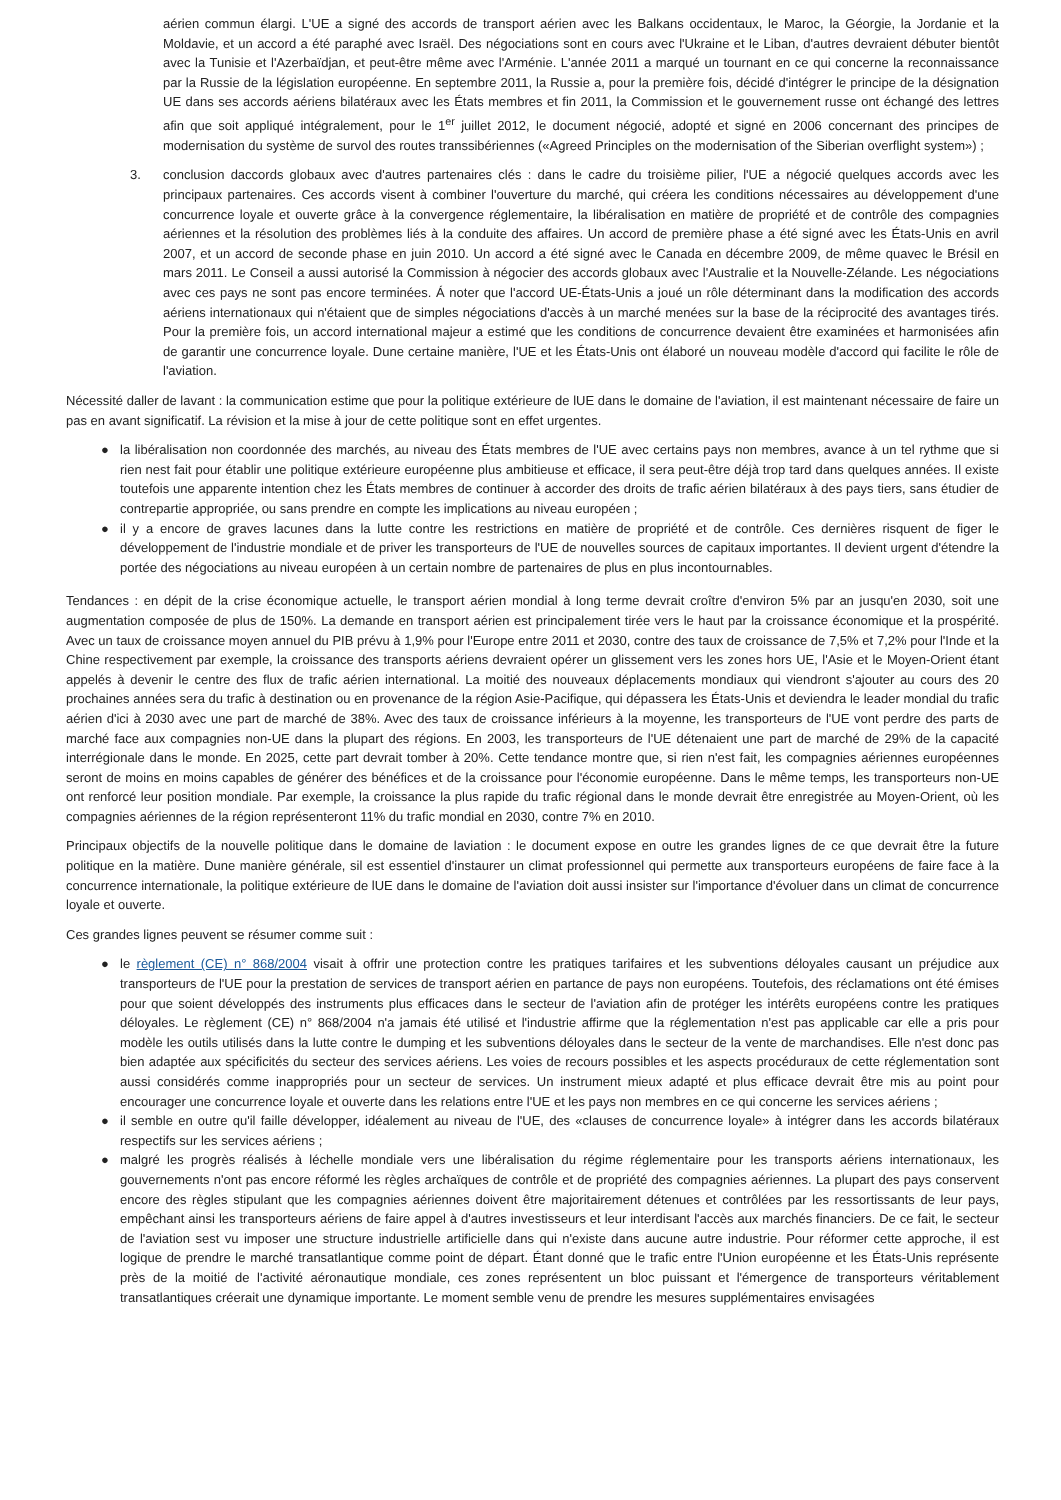aérien commun élargi. L'UE a signé des accords de transport aérien avec les Balkans occidentaux, le Maroc, la Géorgie, la Jordanie et la Moldavie, et un accord a été paraphé avec Israël. Des négociations sont en cours avec l'Ukraine et le Liban, d'autres devraient débuter bientôt avec la Tunisie et l'Azerbaïdjan, et peut-être même avec l'Arménie. L'année 2011 a marqué un tournant en ce qui concerne la reconnaissance par la Russie de la législation européenne. En septembre 2011, la Russie a, pour la première fois, décidé d'intégrer le principe de la désignation UE dans ses accords aériens bilatéraux avec les États membres et fin 2011, la Commission et le gouvernement russe ont échangé des lettres afin que soit appliqué intégralement, pour le 1<sup>er</sup> juillet 2012, le document négocié, adopté et signé en 2006 concernant des principes de modernisation du système de survol des routes transsibériennes («Agreed Principles on the modernisation of the Siberian overflight system») ;
3. conclusion daccords globaux avec d'autres partenaires clés : dans le cadre du troisième pilier, l'UE a négocié quelques accords avec les principaux partenaires. Ces accords visent à combiner l'ouverture du marché, qui créera les conditions nécessaires au développement d'une concurrence loyale et ouverte grâce à la convergence réglementaire, la libéralisation en matière de propriété et de contrôle des compagnies aériennes et la résolution des problèmes liés à la conduite des affaires. Un accord de première phase a été signé avec les États-Unis en avril 2007, et un accord de seconde phase en juin 2010. Un accord a été signé avec le Canada en décembre 2009, de même quavec le Brésil en mars 2011. Le Conseil a aussi autorisé la Commission à négocier des accords globaux avec l'Australie et la Nouvelle-Zélande. Les négociations avec ces pays ne sont pas encore terminées. Á noter que l'accord UE-États-Unis a joué un rôle déterminant dans la modification des accords aériens internationaux qui n'étaient que de simples négociations d'accès à un marché menées sur la base de la réciprocité des avantages tirés. Pour la première fois, un accord international majeur a estimé que les conditions de concurrence devaient être examinées et harmonisées afin de garantir une concurrence loyale. Dune certaine manière, l'UE et les États-Unis ont élaboré un nouveau modèle d'accord qui facilite le rôle de l'aviation.
Nécessité daller de lavant : la communication estime que pour la politique extérieure de lUE dans le domaine de l'aviation, il est maintenant nécessaire de faire un pas en avant significatif. La révision et la mise à jour de cette politique sont en effet urgentes.
● la libéralisation non coordonnée des marchés, au niveau des États membres de l'UE avec certains pays non membres, avance à un tel rythme que si rien nest fait pour établir une politique extérieure européenne plus ambitieuse et efficace, il sera peut-être déjà trop tard dans quelques années. Il existe toutefois une apparente intention chez les États membres de continuer à accorder des droits de trafic aérien bilatéraux à des pays tiers, sans étudier de contrepartie appropriée, ou sans prendre en compte les implications au niveau européen ;
● il y a encore de graves lacunes dans la lutte contre les restrictions en matière de propriété et de contrôle. Ces dernières risquent de figer le développement de l'industrie mondiale et de priver les transporteurs de l'UE de nouvelles sources de capitaux importantes. Il devient urgent d'étendre la portée des négociations au niveau européen à un certain nombre de partenaires de plus en plus incontournables.
Tendances : en dépit de la crise économique actuelle, le transport aérien mondial à long terme devrait croître d'environ 5% par an jusqu'en 2030, soit une augmentation composée de plus de 150%. La demande en transport aérien est principalement tirée vers le haut par la croissance économique et la prospérité. Avec un taux de croissance moyen annuel du PIB prévu à 1,9% pour l'Europe entre 2011 et 2030, contre des taux de croissance de 7,5% et 7,2% pour l'Inde et la Chine respectivement par exemple, la croissance des transports aériens devraient opérer un glissement vers les zones hors UE, l'Asie et le Moyen-Orient étant appelés à devenir le centre des flux de trafic aérien international. La moitié des nouveaux déplacements mondiaux qui viendront s'ajouter au cours des 20 prochaines années sera du trafic à destination ou en provenance de la région Asie-Pacifique, qui dépassera les États-Unis et deviendra le leader mondial du trafic aérien d'ici à 2030 avec une part de marché de 38%. Avec des taux de croissance inférieurs à la moyenne, les transporteurs de l'UE vont perdre des parts de marché face aux compagnies non-UE dans la plupart des régions. En 2003, les transporteurs de l'UE détenaient une part de marché de 29% de la capacité interrégionale dans le monde. En 2025, cette part devrait tomber à 20%. Cette tendance montre que, si rien n'est fait, les compagnies aériennes européennes seront de moins en moins capables de générer des bénéfices et de la croissance pour l'économie européenne. Dans le même temps, les transporteurs non-UE ont renforcé leur position mondiale. Par exemple, la croissance la plus rapide du trafic régional dans le monde devrait être enregistrée au Moyen-Orient, où les compagnies aériennes de la région représenteront 11% du trafic mondial en 2030, contre 7% en 2010.
Principaux objectifs de la nouvelle politique dans le domaine de laviation : le document expose en outre les grandes lignes de ce que devrait être la future politique en la matière. Dune manière générale, sil est essentiel d'instaurer un climat professionnel qui permette aux transporteurs européens de faire face à la concurrence internationale, la politique extérieure de lUE dans le domaine de l'aviation doit aussi insister sur l'importance d'évoluer dans un climat de concurrence loyale et ouverte.
Ces grandes lignes peuvent se résumer comme suit :
● le règlement (CE) n° 868/2004 visait à offrir une protection contre les pratiques tarifaires et les subventions déloyales causant un préjudice aux transporteurs de l'UE pour la prestation de services de transport aérien en partance de pays non européens. Toutefois, des réclamations ont été émises pour que soient développés des instruments plus efficaces dans le secteur de l'aviation afin de protéger les intérêts européens contre les pratiques déloyales. Le règlement (CE) n° 868/2004 n'a jamais été utilisé et l'industrie affirme que la réglementation n'est pas applicable car elle a pris pour modèle les outils utilisés dans la lutte contre le dumping et les subventions déloyales dans le secteur de la vente de marchandises. Elle n'est donc pas bien adaptée aux spécificités du secteur des services aériens. Les voies de recours possibles et les aspects procéduraux de cette réglementation sont aussi considérés comme inappropriés pour un secteur de services. Un instrument mieux adapté et plus efficace devrait être mis au point pour encourager une concurrence loyale et ouverte dans les relations entre l'UE et les pays non membres en ce qui concerne les services aériens ;
● il semble en outre qu'il faille développer, idéalement au niveau de l'UE, des «clauses de concurrence loyale» à intégrer dans les accords bilatéraux respectifs sur les services aériens ;
● malgré les progrès réalisés à léchelle mondiale vers une libéralisation du régime réglementaire pour les transports aériens internationaux, les gouvernements n'ont pas encore réformé les règles archaïques de contrôle et de propriété des compagnies aériennes. La plupart des pays conservent encore des règles stipulant que les compagnies aériennes doivent être majoritairement détenues et contrôlées par les ressortissants de leur pays, empêchant ainsi les transporteurs aériens de faire appel à d'autres investisseurs et leur interdisant l'accès aux marchés financiers. De ce fait, le secteur de l'aviation sest vu imposer une structure industrielle artificielle dans qui n'existe dans aucune autre industrie. Pour réformer cette approche, il est logique de prendre le marché transatlantique comme point de départ. Étant donné que le trafic entre l'Union européenne et les États-Unis représente près de la moitié de l'activité aéronautique mondiale, ces zones représentent un bloc puissant et l'émergence de transporteurs véritablement transatlantiques créerait une dynamique importante. Le moment semble venu de prendre les mesures supplémentaires envisagées